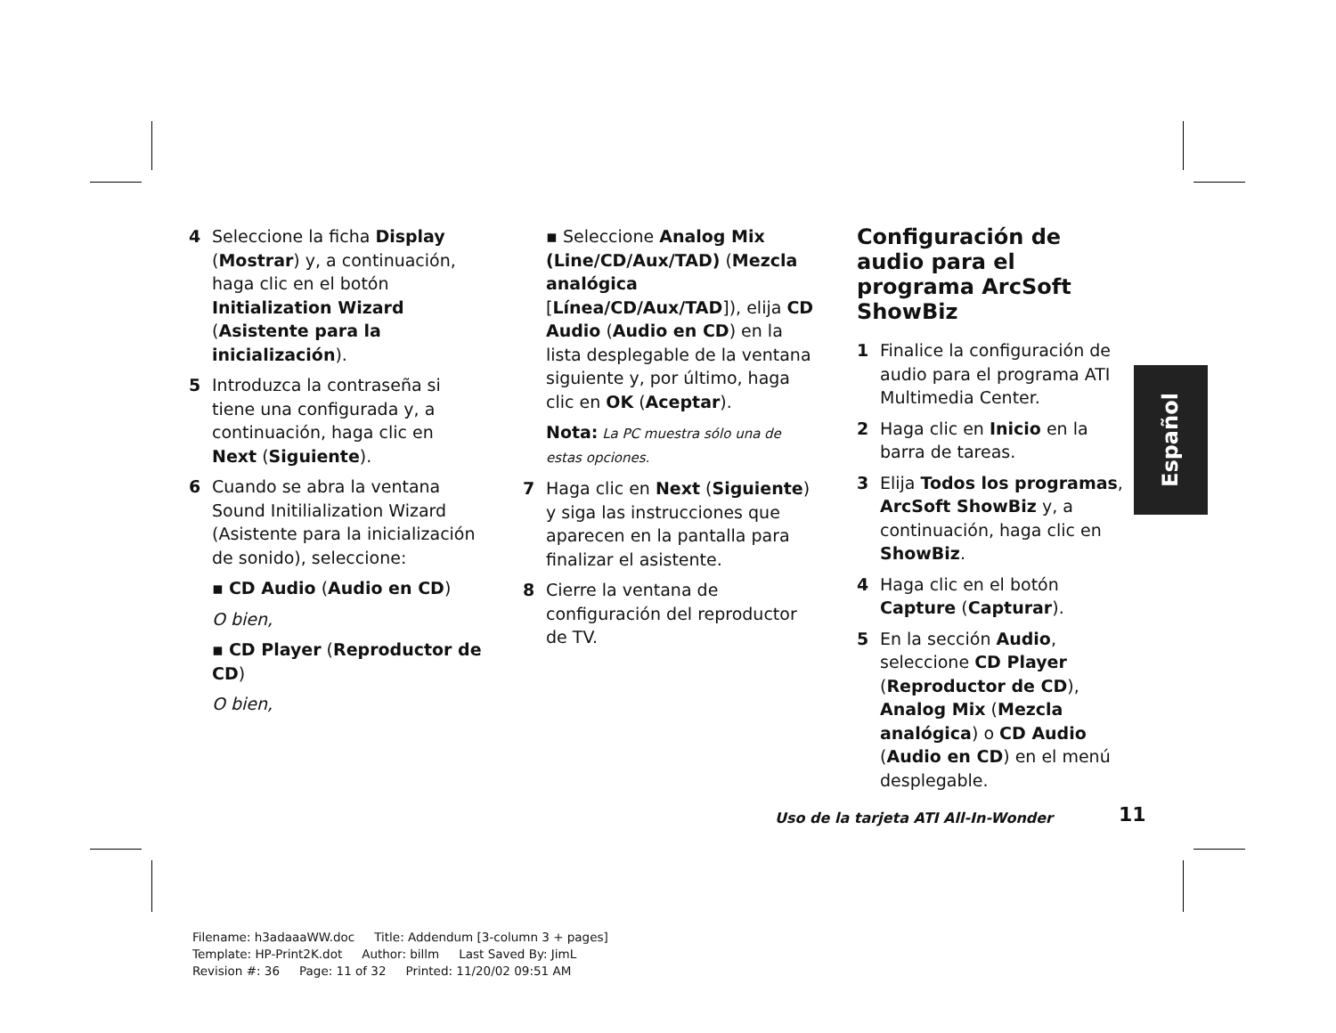4 Seleccione la ficha Display (Mostrar) y, a continuación, haga clic en el botón Initialization Wizard (Asistente para la inicialización).
5 Introduzca la contraseña si tiene una configurada y, a continuación, haga clic en Next (Siguiente).
6 Cuando se abra la ventana Sound Initilialization Wizard (Asistente para la inicialización de sonido), seleccione:
▪ CD Audio (Audio en CD)
O bien,
▪ CD Player (Reproductor de CD)
O bien,
▪ Seleccione Analog Mix (Line/CD/Aux/TAD) (Mezcla analógica [Línea/CD/Aux/TAD]), elija CD Audio (Audio en CD) en la lista desplegable de la ventana siguiente y, por último, haga clic en OK (Aceptar).
Nota: La PC muestra sólo una de estas opciones.
7 Haga clic en Next (Siguiente) y siga las instrucciones que aparecen en la pantalla para finalizar el asistente.
8 Cierre la ventana de configuración del reproductor de TV.
Configuración de audio para el programa ArcSoft ShowBiz
1 Finalice la configuración de audio para el programa ATI Multimedia Center.
2 Haga clic en Inicio en la barra de tareas.
3 Elija Todos los programas, ArcSoft ShowBiz y, a continuación, haga clic en ShowBiz.
4 Haga clic en el botón Capture (Capturar).
5 En la sección Audio, seleccione CD Player (Reproductor de CD), Analog Mix (Mezcla analógica) o CD Audio (Audio en CD) en el menú desplegable.
Español
Uso de la tarjeta ATI All-In-Wonder
11
Filename: h3adaaaWW.doc Title: Addendum [3-column 3 + pages]
Template: HP-Print2K.dot Author: billm Last Saved By: JimL
Revision #: 36 Page: 11 of 32 Printed: 11/20/02 09:51 AM